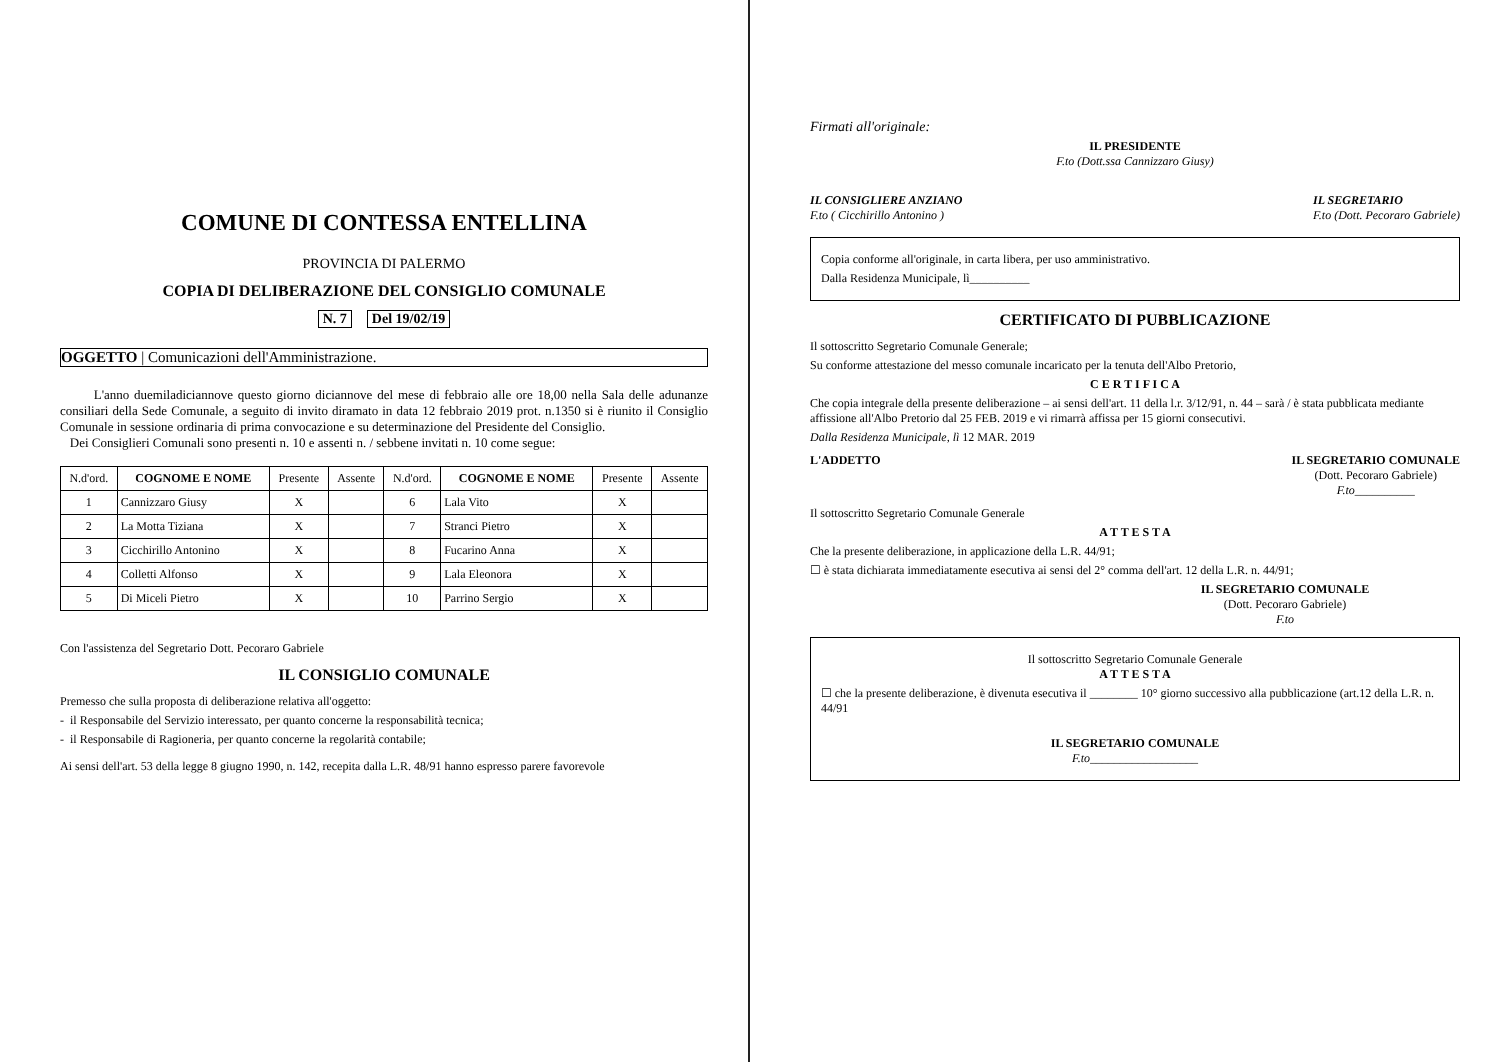COMUNE DI CONTESSA ENTELLINA
PROVINCIA DI PALERMO
COPIA DI DELIBERAZIONE DEL CONSIGLIO COMUNALE
N. 7 Del 19/02/19
OGGETTO | Comunicazioni dell'Amministrazione.
L'anno duemiladiciannove questo giorno diciannove del mese di febbraio alle ore 18,00 nella Sala delle adunanze consiliari della Sede Comunale, a seguito di invito diramato in data 12 febbraio 2019 prot. n.1350 si è riunito il Consiglio Comunale in sessione ordinaria di prima convocazione e su determinazione del Presidente del Consiglio.
Dei Consiglieri Comunali sono presenti n. 10 e assenti n. / sebbene invitati n. 10 come segue:
| N.d'ord. | COGNOME E NOME | Presente | Assente | N.d'ord. | COGNOME E NOME | Presente | Assente |
| --- | --- | --- | --- | --- | --- | --- | --- |
| 1 | Cannizzaro Giusy | X | | 6 | Lala Vito | X | |
| 2 | La Motta Tiziana | X | | 7 | Stranci Pietro | X | |
| 3 | Cicchirillo Antonino | X | | 8 | Fucarino Anna | X | |
| 4 | Colletti Alfonso | X | | 9 | Lala Eleonora | X | |
| 5 | Di Miceli Pietro | X | | 10 | Parrino Sergio | X | |
Con l'assistenza del Segretario Dott. Pecoraro Gabriele
IL CONSIGLIO COMUNALE
Premesso che sulla proposta di deliberazione relativa all'oggetto:
- il Responsabile del Servizio interessato, per quanto concerne la responsabilità tecnica;
- il Responsabile di Ragioneria, per quanto concerne la regolarità contabile;
Ai sensi dell'art. 53 della legge 8 giugno 1990, n. 142, recepita dalla L.R. 48/91 hanno espresso parere favorevole
Firmati all'originale:
IL PRESIDENTE
F.to (Dott.ssa Cannizzaro Giusy)
IL CONSIGLIERE ANZIANO
F.to ( Cicchirillo Antonino )
IL SEGRETARIO
F.to (Dott. Pecoraro Gabriele)
Copia conforme all'originale, in carta libera, per uso amministrativo.
Dalla Residenza Municipale, lì__________
CERTIFICATO DI PUBBLICAZIONE
Il sottoscritto Segretario Comunale Generale;
Su conforme attestazione del messo comunale incaricato per la tenuta dell'Albo Pretorio,
C E R T I F I C A
Che copia integrale della presente deliberazione – ai sensi dell'art. 11 della l.r. 3/12/91, n. 44 – sarà / è stata pubblicata mediante affissione all'Albo Pretorio dal 25 FEB. 2019 e vi rimarrà affissa per 15 giorni consecutivi.
Dalla Residenza Municipale, lì 12 MAR. 2019
L'ADDETTO IL SEGRETARIO COMUNALE
(Dott. Pecoraro Gabriele)
F.to__________
Il sottoscritto Segretario Comunale Generale
A T T E S T A
Che la presente deliberazione, in applicazione della L.R. 44/91;
☐ è stata dichiarata immediatamente esecutiva ai sensi del 2° comma dell'art. 12 della L.R. n. 44/91;
IL SEGRETARIO COMUNALE
(Dott. Pecoraro Gabriele)
F.to
Il sottoscritto Segretario Comunale Generale
A T T E S T A
☐ che la presente deliberazione, è divenuta esecutiva il ________ 10° giorno successivo alla pubblicazione (art.12 della L.R. n. 44/91
IL SEGRETARIO COMUNALE
F.to__________________